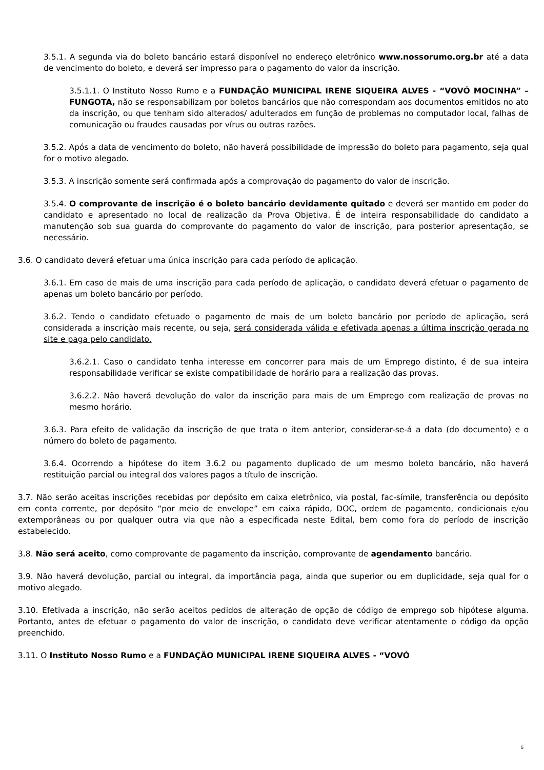3.5.1. A segunda via do boleto bancário estará disponível no endereço eletrônico www.nossorumo.org.br até a data de vencimento do boleto, e deverá ser impresso para o pagamento do valor da inscrição.
3.5.1.1. O Instituto Nosso Rumo e a FUNDAÇÃO MUNICIPAL IRENE SIQUEIRA ALVES - “VOVÓ MOCINHA” – FUNGOTA, não se responsabilizam por boletos bancários que não correspondam aos documentos emitidos no ato da inscrição, ou que tenham sido alterados/ adulterados em função de problemas no computador local, falhas de comunicação ou fraudes causadas por vírus ou outras razões.
3.5.2. Após a data de vencimento do boleto, não haverá possibilidade de impressão do boleto para pagamento, seja qual for o motivo alegado.
3.5.3. A inscrição somente será confirmada após a comprovação do pagamento do valor de inscrição.
3.5.4. O comprovante de inscrição é o boleto bancário devidamente quitado e deverá ser mantido em poder do candidato e apresentado no local de realização da Prova Objetiva. É de inteira responsabilidade do candidato a manutenção sob sua guarda do comprovante do pagamento do valor de inscrição, para posterior apresentação, se necessário.
3.6. O candidato deverá efetuar uma única inscrição para cada período de aplicação.
3.6.1. Em caso de mais de uma inscrição para cada período de aplicação, o candidato deverá efetuar o pagamento de apenas um boleto bancário por período.
3.6.2. Tendo o candidato efetuado o pagamento de mais de um boleto bancário por período de aplicação, será considerada a inscrição mais recente, ou seja, será considerada válida e efetivada apenas a última inscrição gerada no site e paga pelo candidato.
3.6.2.1. Caso o candidato tenha interesse em concorrer para mais de um Emprego distinto, é de sua inteira responsabilidade verificar se existe compatibilidade de horário para a realização das provas.
3.6.2.2. Não haverá devolução do valor da inscrição para mais de um Emprego com realização de provas no mesmo horário.
3.6.3. Para efeito de validação da inscrição de que trata o item anterior, considerar-se-á a data (do documento) e o número do boleto de pagamento.
3.6.4. Ocorrendo a hipótese do item 3.6.2 ou pagamento duplicado de um mesmo boleto bancário, não haverá restituição parcial ou integral dos valores pagos a título de inscrição.
3.7. Não serão aceitas inscrições recebidas por depósito em caixa eletrônico, via postal, fac-símile, transferência ou depósito em conta corrente, por depósito “por meio de envelope” em caixa rápido, DOC, ordem de pagamento, condicionais e/ou extemporâneas ou por qualquer outra via que não a especificada neste Edital, bem como fora do período de inscrição estabelecido.
3.8. Não será aceito, como comprovante de pagamento da inscrição, comprovante de agendamento bancário.
3.9. Não haverá devolução, parcial ou integral, da importância paga, ainda que superior ou em duplicidade, seja qual for o motivo alegado.
3.10. Efetivada a inscrição, não serão aceitos pedidos de alteração de opção de código de emprego sob hipótese alguma. Portanto, antes de efetuar o pagamento do valor de inscrição, o candidato deve verificar atentamente o código da opção preenchido.
3.11. O Instituto Nosso Rumo e a FUNDAÇÃO MUNICIPAL IRENE SIQUEIRA ALVES - “VOVÓ
5